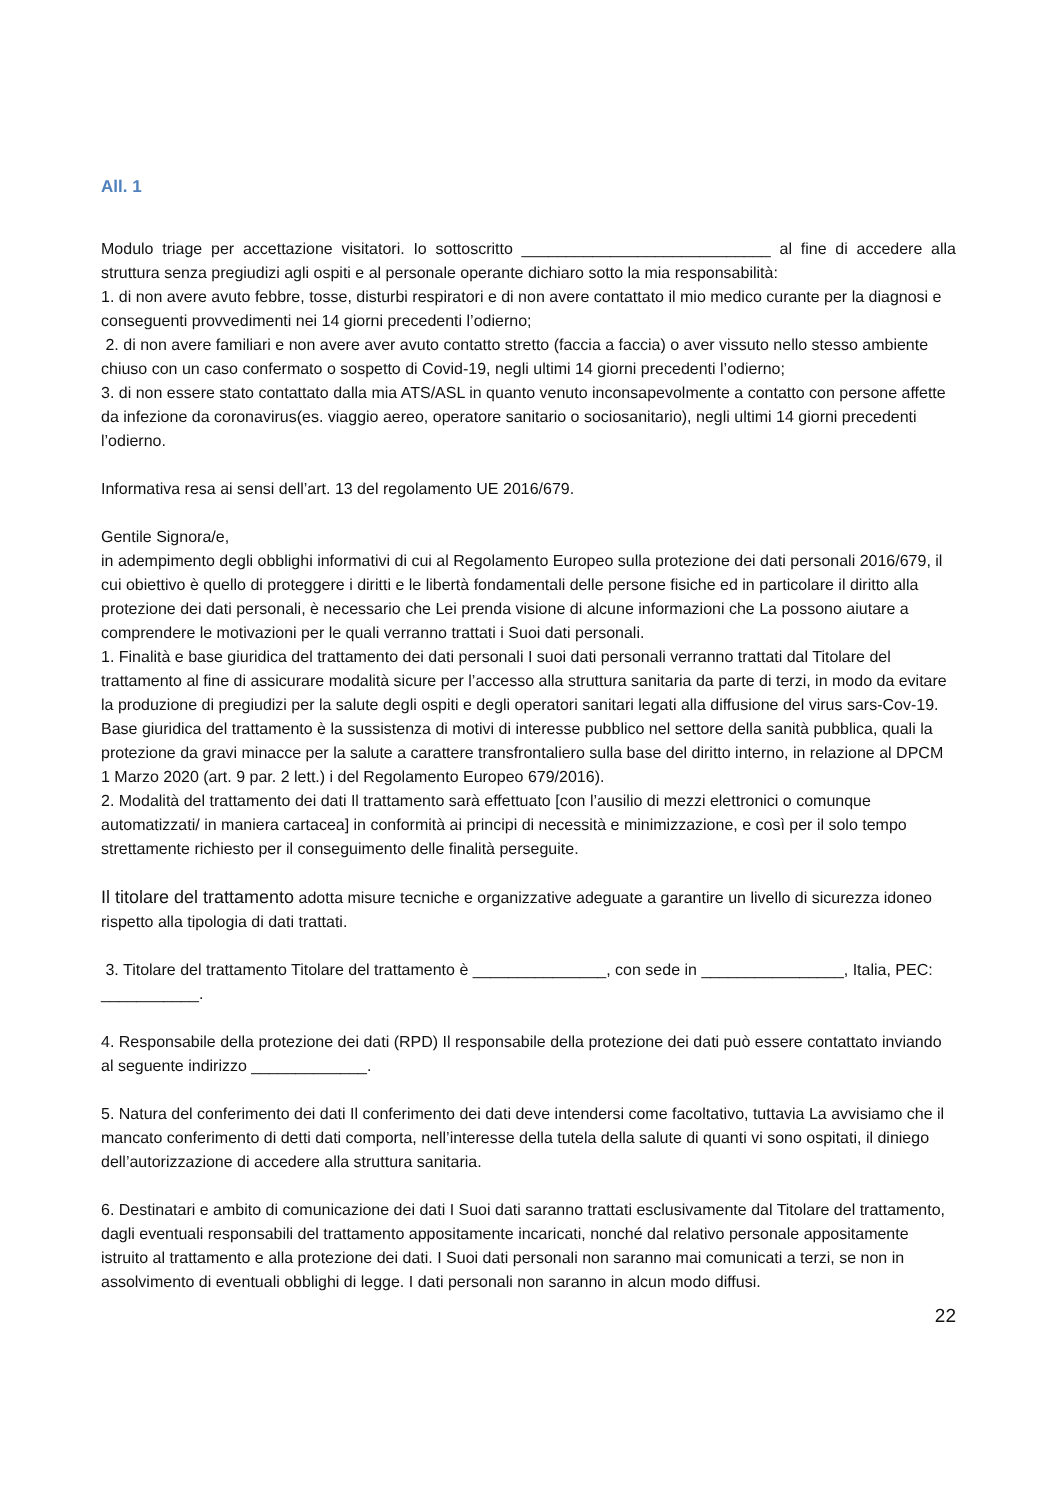All. 1
Modulo triage per accettazione visitatori. Io sottoscritto ____________________________ al fine di accedere alla struttura senza pregiudizi agli ospiti e al personale operante dichiaro sotto la mia responsabilità:
1. di non avere avuto febbre, tosse, disturbi respiratori e di non avere contattato il mio medico curante per la diagnosi e conseguenti provvedimenti nei 14 giorni precedenti l’odierno;
2. di non avere familiari e non avere aver avuto contatto stretto (faccia a faccia) o aver vissuto nello stesso ambiente chiuso con un caso confermato o sospetto di Covid-19, negli ultimi 14 giorni precedenti l’odierno;
3. di non essere stato contattato dalla mia ATS/ASL in quanto venuto inconsapevolmente a contatto con persone affette da infezione da coronavirus(es. viaggio aereo, operatore sanitario o sociosanitario), negli ultimi 14 giorni precedenti l’odierno.
Informativa resa ai sensi dell’art. 13 del regolamento UE 2016/679.
Gentile Signora/e,
in adempimento degli obblighi informativi di cui al Regolamento Europeo sulla protezione dei dati personali 2016/679, il cui obiettivo è quello di proteggere i diritti e le libertà fondamentali delle persone fisiche ed in particolare il diritto alla protezione dei dati personali, è necessario che Lei prenda visione di alcune informazioni che La possono aiutare a comprendere le motivazioni per le quali verranno trattati i Suoi dati personali.
1. Finalità e base giuridica del trattamento dei dati personali I suoi dati personali verranno trattati dal Titolare del trattamento al fine di assicurare modalità sicure per l’accesso alla struttura sanitaria da parte di terzi, in modo da evitare la produzione di pregiudizi per la salute degli ospiti e degli operatori sanitari legati alla diffusione del virus sars-Cov-19. Base giuridica del trattamento è la sussistenza di motivi di interesse pubblico nel settore della sanità pubblica, quali la protezione da gravi minacce per la salute a carattere transfrontaliero sulla base del diritto interno, in relazione al DPCM 1 Marzo 2020 (art. 9 par. 2 lett.) i del Regolamento Europeo 679/2016).
2. Modalità del trattamento dei dati Il trattamento sarà effettuato [con l’ausilio di mezzi elettronici o comunque automatizzati/ in maniera cartacea] in conformità ai principi di necessità e minimizzazione, e così per il solo tempo strettamente richiesto per il conseguimento delle finalità perseguite.
Il titolare del trattamento adotta misure tecniche e organizzative adeguate a garantire un livello di sicurezza idoneo rispetto alla tipologia di dati trattati.
3. Titolare del trattamento Titolare del trattamento è _______________, con sede in ________________, Italia, PEC: ___________.
4. Responsabile della protezione dei dati (RPD) Il responsabile della protezione dei dati può essere contattato inviando al seguente indirizzo _____________.
5. Natura del conferimento dei dati Il conferimento dei dati deve intendersi come facoltativo, tuttavia La avvisiamo che il mancato conferimento di detti dati comporta, nell’interesse della tutela della salute di quanti vi sono ospitati, il diniego dell’autorizzazione di accedere alla struttura sanitaria.
6. Destinatari e ambito di comunicazione dei dati I Suoi dati saranno trattati esclusivamente dal Titolare del trattamento, dagli eventuali responsabili del trattamento appositamente incaricati, nonché dal relativo personale appositamente istruito al trattamento e alla protezione dei dati. I Suoi dati personali non saranno mai comunicati a terzi, se non in assolvimento di eventuali obblighi di legge. I dati personali non saranno in alcun modo diffusi.
22